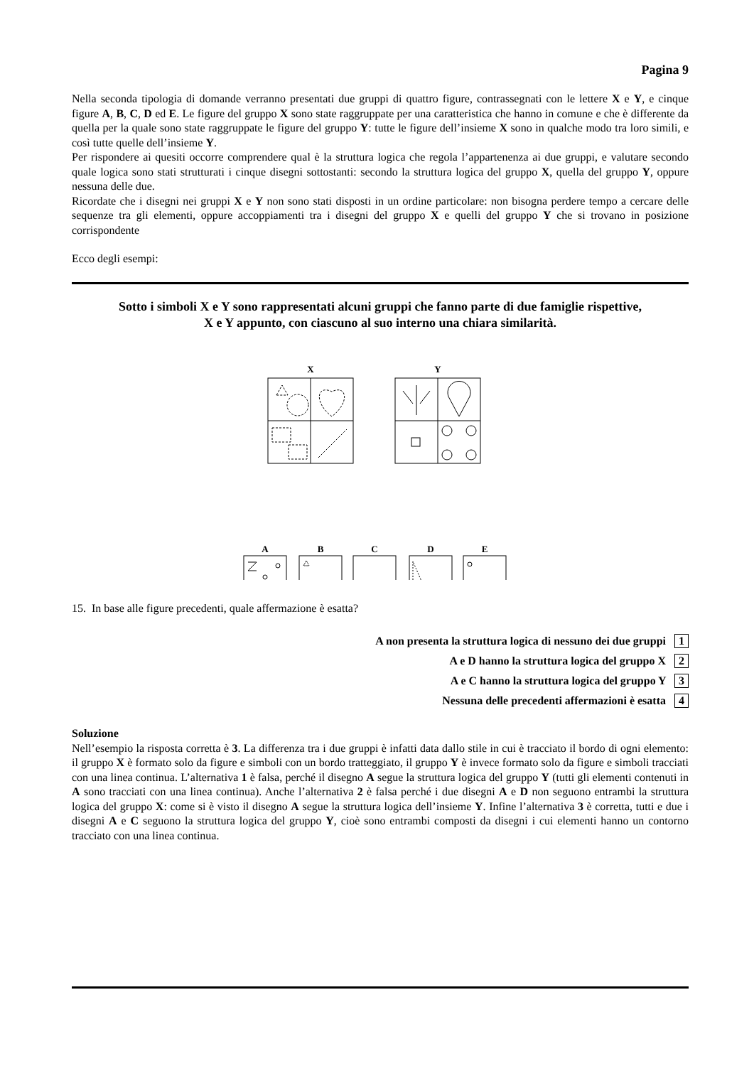Pagina 9
Nella seconda tipologia di domande verranno presentati due gruppi di quattro figure, contrassegnati con le lettere X e Y, e cinque figure A, B, C, D ed E. Le figure del gruppo X sono state raggruppate per una caratteristica che hanno in comune e che è differente da quella per la quale sono state raggruppate le figure del gruppo Y: tutte le figure dell’insieme X sono in qualche modo tra loro simili, e così tutte quelle dell’insieme Y.
Per rispondere ai quesiti occorre comprendere qual è la struttura logica che regola l’appartenenza ai due gruppi, e valutare secondo quale logica sono stati strutturati i cinque disegni sottostanti: secondo la struttura logica del gruppo X, quella del gruppo Y, oppure nessuna delle due.
Ricordate che i disegni nei gruppi X e Y non sono stati disposti in un ordine particolare: non bisogna perdere tempo a cercare delle sequenze tra gli elementi, oppure accoppiamenti tra i disegni del gruppo X e quelli del gruppo Y che si trovano in posizione corrispondente
Ecco degli esempi:
Sotto i simboli X e Y sono rappresentati alcuni gruppi che fanno parte di due famiglie rispettive,
X e Y appunto, con ciascuno al suo interno una chiara similarità.
X
Y
A
B
C
D
E
15. In base alle figure precedenti, quale affermazione è esatta?
A non presenta la struttura logica di nessuno dei due gruppi 1
A e D hanno la struttura logica del gruppo X 2
A e C hanno la struttura logica del gruppo Y 3
Nessuna delle precedenti affermazioni è esatta 4
Soluzione
Nell’esempio la risposta corretta è 3. La differenza tra i due gruppi è infatti data dallo stile in cui è tracciato il bordo di ogni elemento: il gruppo X è formato solo da figure e simboli con un bordo tratteggiato, il gruppo Y è invece formato solo da figure e simboli tracciati con una linea continua. L’alternativa 1 è falsa, perché il disegno A segue la struttura logica del gruppo Y (tutti gli elementi contenuti in A sono tracciati con una linea continua). Anche l’alternativa 2 è falsa perché i due disegni A e D non seguono entrambi la struttura logica del gruppo X: come si è visto il disegno A segue la struttura logica dell’insieme Y. Infine l’alternativa 3 è corretta, tutti e due i disegni A e C seguono la struttura logica del gruppo Y, cioè sono entrambi composti da disegni i cui elementi hanno un contorno tracciato con una linea continua.